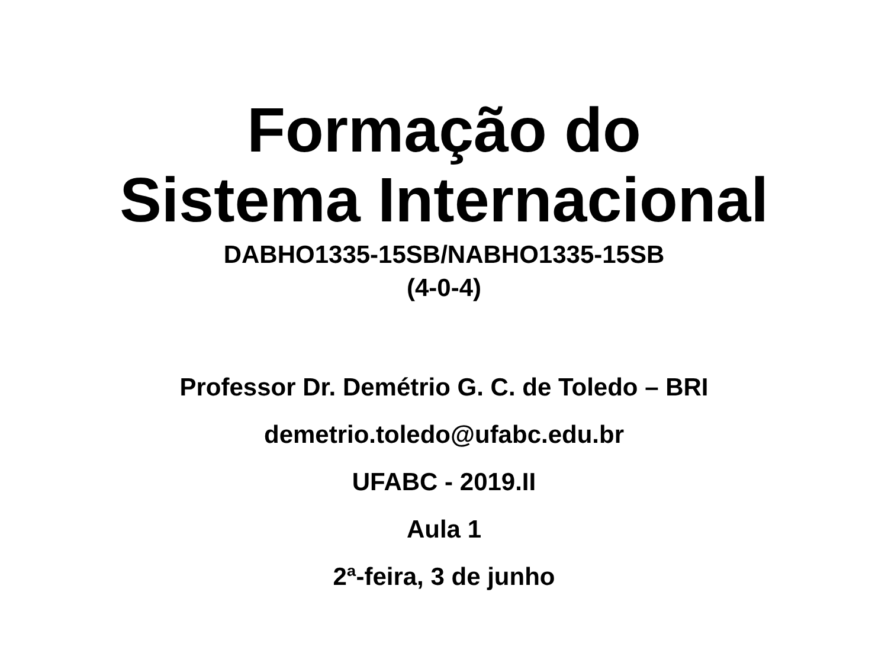Formação do
Sistema Internacional
DABHO1335-15SB/NABHO1335-15SB
(4-0-4)
Professor Dr. Demétrio G. C. de Toledo – BRI
demetrio.toledo@ufabc.edu.br
UFABC - 2019.II
Aula 1
2ª-feira, 3 de junho